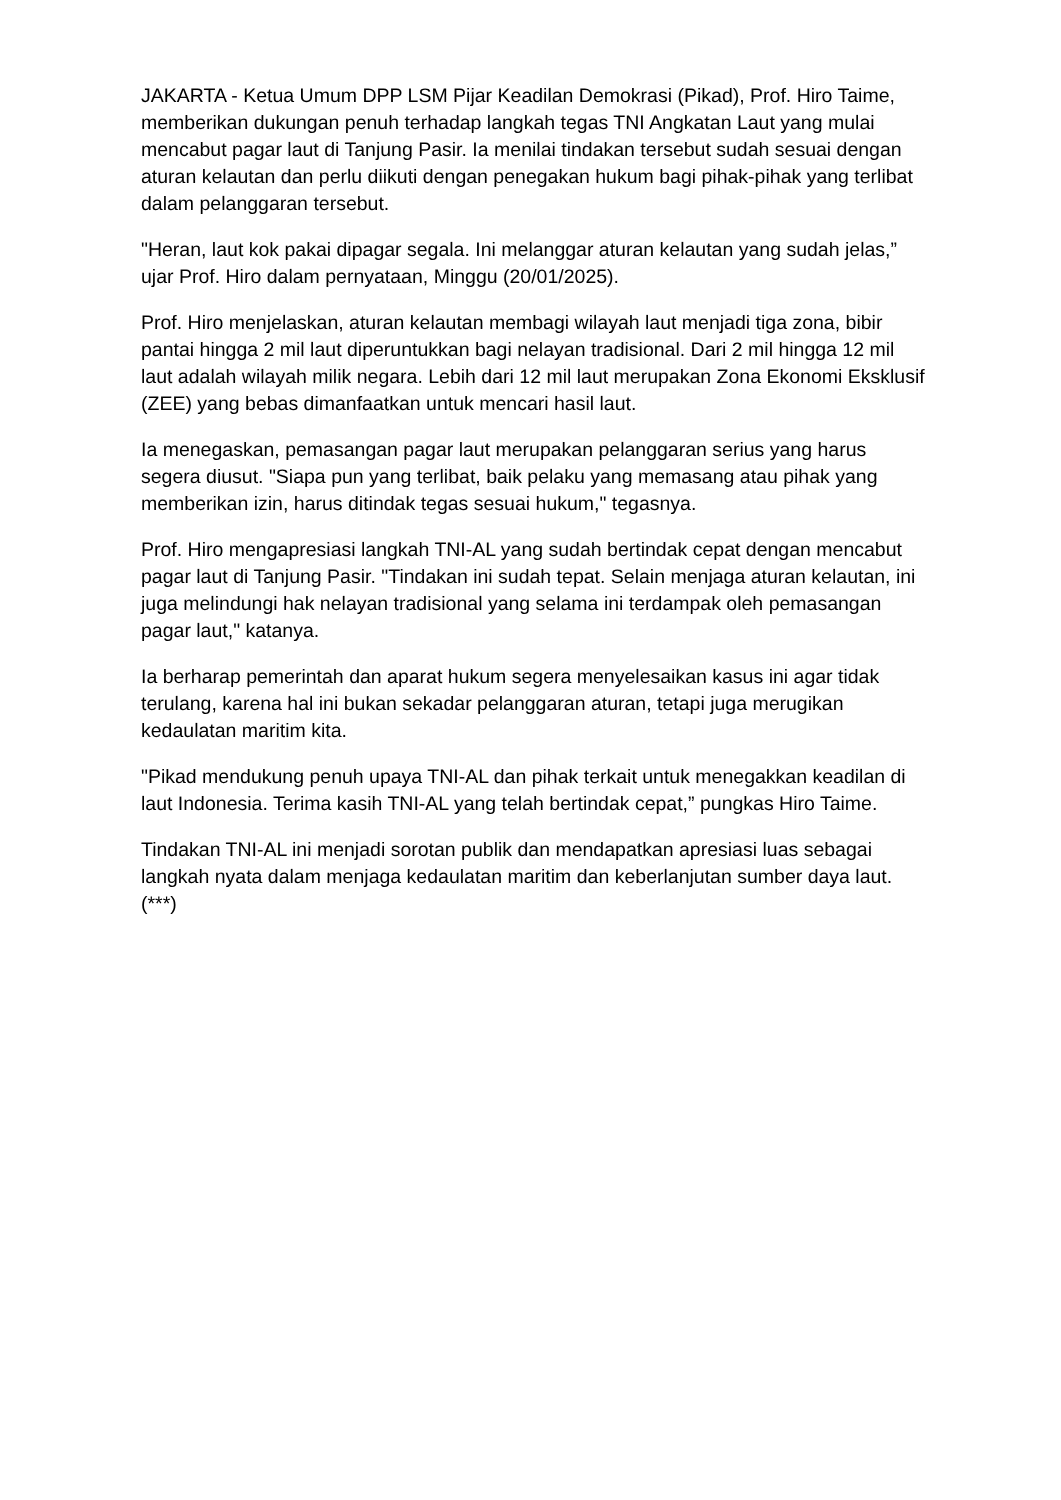JAKARTA - Ketua Umum DPP LSM Pijar Keadilan Demokrasi (Pikad), Prof. Hiro Taime, memberikan dukungan penuh terhadap langkah tegas TNI Angkatan Laut yang mulai mencabut pagar laut di Tanjung Pasir. Ia menilai tindakan tersebut sudah sesuai dengan aturan kelautan dan perlu diikuti dengan penegakan hukum bagi pihak-pihak yang terlibat dalam pelanggaran tersebut.
"Heran, laut kok pakai dipagar segala. Ini melanggar aturan kelautan yang sudah jelas,” ujar Prof. Hiro dalam pernyataan, Minggu (20/01/2025).
Prof. Hiro menjelaskan, aturan kelautan membagi wilayah laut menjadi tiga zona, bibir pantai hingga 2 mil laut diperuntukkan bagi nelayan tradisional. Dari 2 mil hingga 12 mil laut adalah wilayah milik negara. Lebih dari 12 mil laut merupakan Zona Ekonomi Eksklusif (ZEE) yang bebas dimanfaatkan untuk mencari hasil laut.
Ia menegaskan, pemasangan pagar laut merupakan pelanggaran serius yang harus segera diusut. "Siapa pun yang terlibat, baik pelaku yang memasang atau pihak yang memberikan izin, harus ditindak tegas sesuai hukum," tegasnya.
Prof. Hiro mengapresiasi langkah TNI-AL yang sudah bertindak cepat dengan mencabut pagar laut di Tanjung Pasir. "Tindakan ini sudah tepat. Selain menjaga aturan kelautan, ini juga melindungi hak nelayan tradisional yang selama ini terdampak oleh pemasangan pagar laut," katanya.
Ia berharap pemerintah dan aparat hukum segera menyelesaikan kasus ini agar tidak terulang, karena hal ini bukan sekadar pelanggaran aturan, tetapi juga merugikan kedaulatan maritim kita.
"Pikad mendukung penuh upaya TNI-AL dan pihak terkait untuk menegakkan keadilan di laut Indonesia. Terima kasih TNI-AL yang telah bertindak cepat,” pungkas Hiro Taime.
Tindakan TNI-AL ini menjadi sorotan publik dan mendapatkan apresiasi luas sebagai langkah nyata dalam menjaga kedaulatan maritim dan keberlanjutan sumber daya laut. (***)